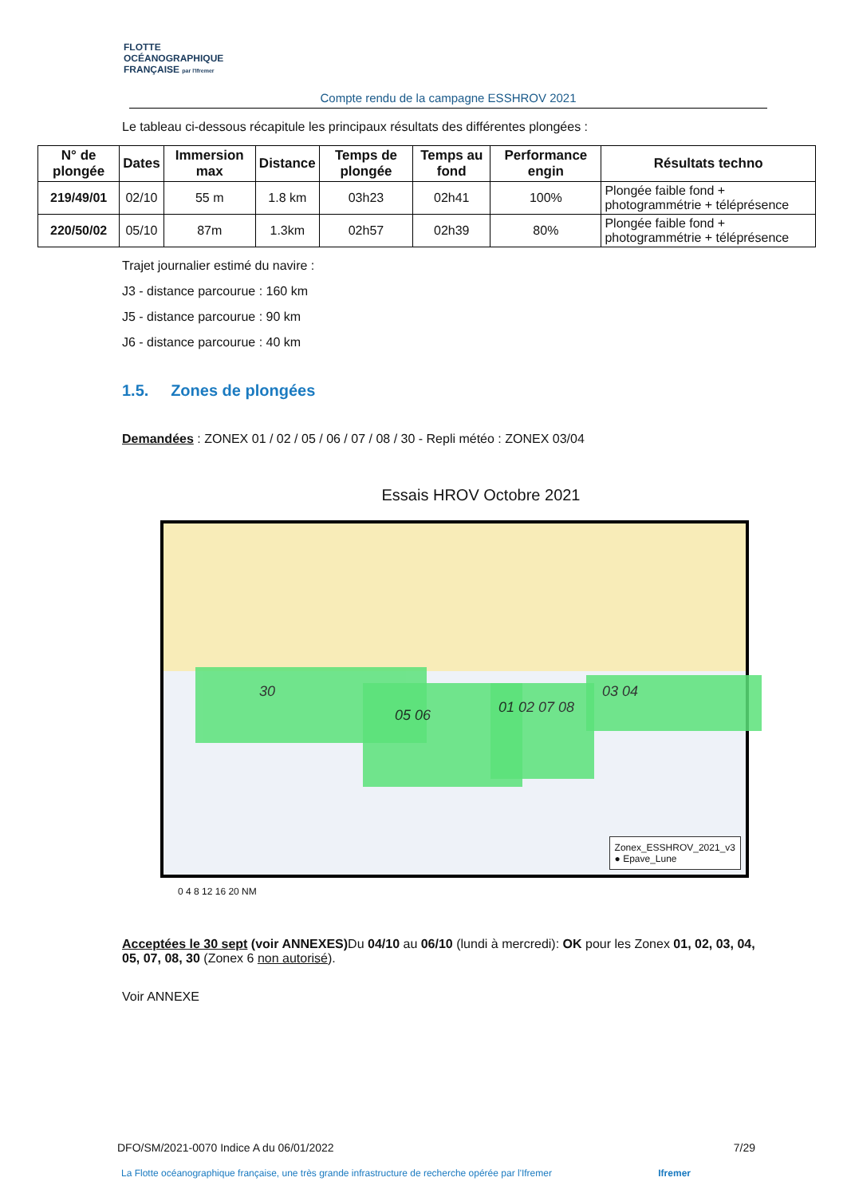FLOTTE
OCÉANOGRAPHIQUE
FRANÇAISE par l'Ifremer
Compte rendu de la campagne ESSHROV 2021
Le tableau ci-dessous récapitule les principaux résultats des différentes plongées :
| N° de plongée | Dates | Immersion max | Distance | Temps de plongée | Temps au fond | Performance engin | Résultats techno |
| --- | --- | --- | --- | --- | --- | --- | --- |
| 219/49/01 | 02/10 | 55 m | 1.8 km | 03h23 | 02h41 | 100% | Plongée faible fond + photogrammétrie + téléprésence |
| 220/50/02 | 05/10 | 87m | 1.3km | 02h57 | 02h39 | 80% | Plongée faible fond + photogrammétrie + téléprésence |
Trajet journalier estimé du navire :
J3 - distance parcourue : 160 km
J5 - distance parcourue : 90 km
J6 - distance parcourue : 40 km
1.5. Zones de plongées
Demandées : ZONEX 01 / 02 / 05 / 06 / 07 / 08 / 30 - Repli météo : ZONEX 03/04
Essais HROV Octobre 2021
30
05 06 01 02 07 08 03 04
Zonex_ESSHROV_2021_v3
● Epave_Lune
0 4 8 12 16 20 NM
Acceptées le 30 sept (voir ANNEXES) Du 04/10 au 06/10 (lundi à mercredi): OK pour les Zonex 01, 02, 03, 04, 05, 07, 08, 30 (Zonex 6 non autorisé).
Voir ANNEXE
DFO/SM/2021-0070 Indice A du 06/01/2022 7/29
La Flotte océanographique française, une très grande infrastructure de recherche opérée par l'Ifremer Ifremer